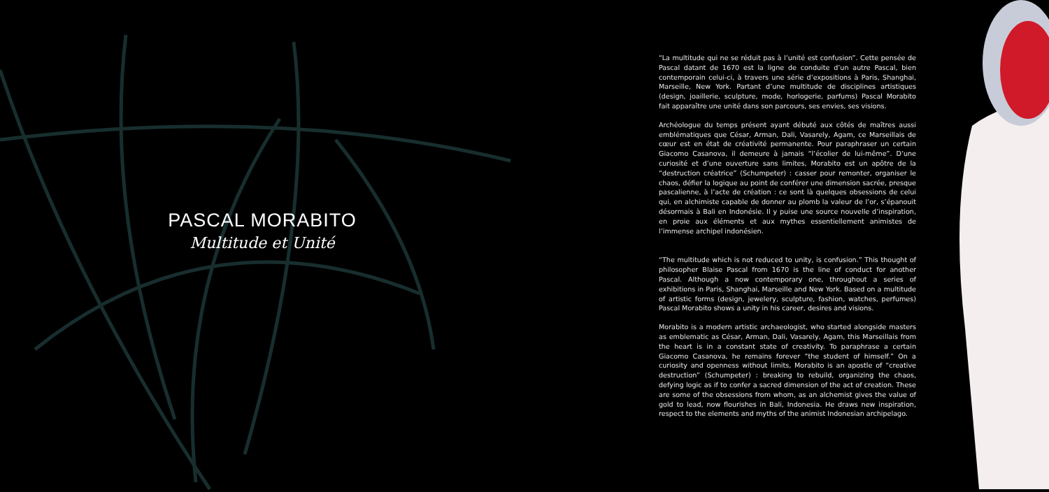PASCAL MORABITO
Multitude et Unité
“La multitude qui ne se réduit pas à l’unité est confusion”. Cette pensée de Pascal datant de 1670 est la ligne de conduite d’un autre Pascal, bien contemporain celui-ci, à travers une série d’expositions à Paris, Shanghai, Marseille, New York. Partant d’une multitude de disciplines artistiques (design, joaillerie, sculpture, mode, horlogerie, parfums) Pascal Morabito fait apparaître une unité dans son parcours, ses envies, ses visions.
Archéologue du temps présent ayant débuté aux côtés de maîtres aussi emblématiques que César, Arman, Dali, Vasarely, Agam, ce Marseillais de cœur est en état de créativité permanente. Pour paraphraser un certain Giacomo Casanova, il demeure à jamais “l’écolier de lui-même”. D’une curiosité et d’une ouverture sans limites, Morabito est un apôtre de la “destruction créatrice” (Schumpeter) : casser pour remonter, organiser le chaos, défier la logique au point de conférer une dimension sacrée, presque pascalienne, à l’acte de création : ce sont là quelques obsessions de celui qui, en alchimiste capable de donner au plomb la valeur de l’or, s’épanouit désormais à Bali en Indonésie. Il y puise une source nouvelle d’inspiration, en proie aux éléments et aux mythes essentiellement animistes de l’immense archipel indonésien.
“The multitude which is not reduced to unity, is confusion.” This thought of philosopher Blaise Pascal from 1670 is the line of conduct for another Pascal. Although a now contemporary one, throughout a series of exhibitions in Paris, Shanghai, Marseille and New York. Based on a multitude of artistic forms (design, jewelery, sculpture, fashion, watches, perfumes) Pascal Morabito shows a unity in his career, desires and visions.
Morabito is a modern artistic archaeologist, who started alongside masters as emblematic as César, Arman, Dali, Vasarely, Agam, this Marseillais from the heart is in a constant state of creativity. To paraphrase a certain Giacomo Casanova, he remains forever “the student of himself.” On a curiosity and openness without limits, Morabito is an apostle of “creative destruction” (Schumpeter) : breaking to rebuild, organizing the chaos, defying logic as if to confer a sacred dimension of the act of creation. These are some of the obsessions from whom, as an alchemist gives the value of gold to lead, now flourishes in Bali, Indonesia. He draws new inspiration, respect to the elements and myths of the animist Indonesian archipelago.